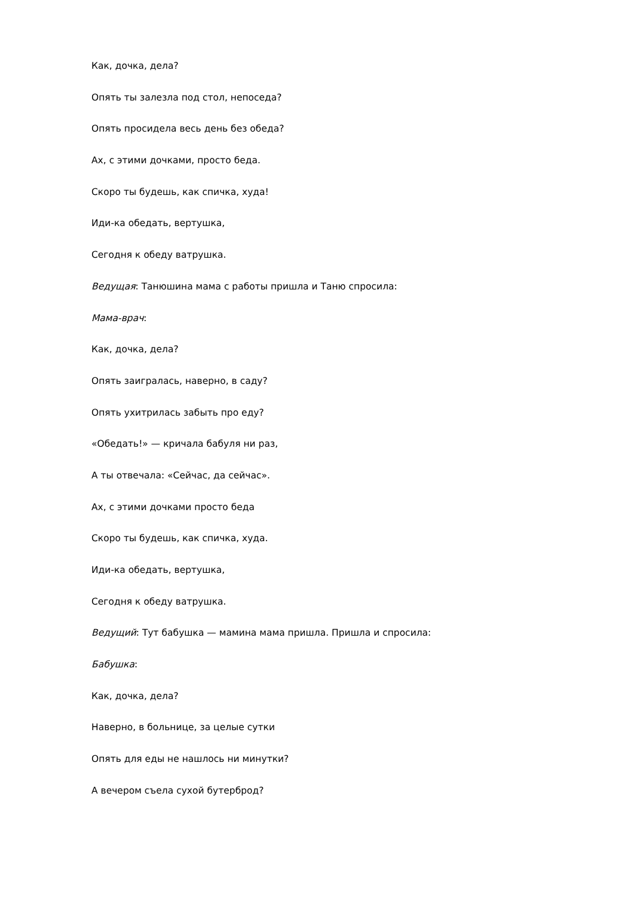Как, дочка, дела?
Опять ты залезла под стол, непоседа?
Опять просидела весь день без обеда?
Ах, с этими дочками, просто беда.
Скоро ты будешь, как спичка, худа!
Иди-ка обедать, вертушка,
Сегодня к обеду ватрушка.
Ведущая: Танюшина мама с работы пришла и Таню спросила:
Мама-врач:
Как, дочка, дела?
Опять заигралась, наверно, в саду?
Опять ухитрилась забыть про еду?
«Обедать!» — кричала бабуля ни раз,
А ты отвечала: «Сейчас, да сейчас».
Ах, с этими дочками просто беда
Скоро ты будешь, как спичка, худа.
Иди-ка обедать, вертушка,
Сегодня к обеду ватрушка.
Ведущий: Тут бабушка — мамина мама пришла. Пришла и спросила:
Бабушка:
Как, дочка, дела?
Наверно, в больнице, за целые сутки
Опять для еды не нашлось ни минутки?
А вечером съела сухой бутерброд?